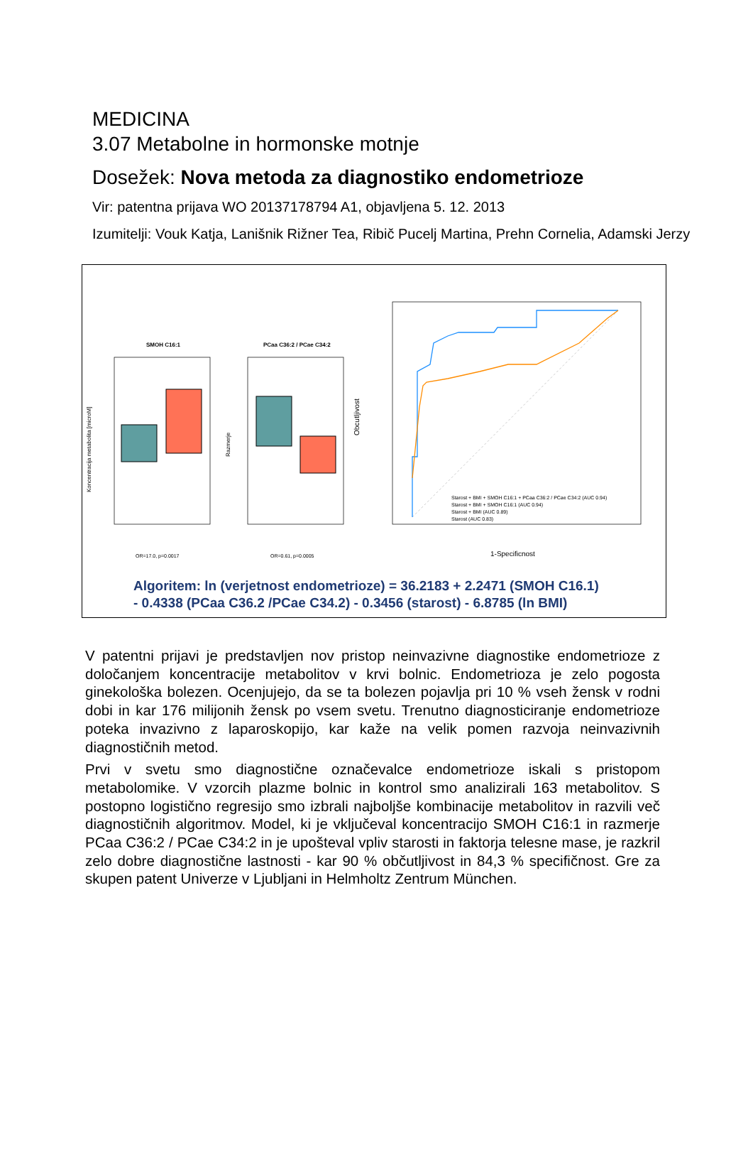MEDICINA
3.07 Metabolne in hormonske motnje
Dosežek: Nova metoda za diagnostiko endometrioze
Vir: patentna prijava WO 20137178794 A1, objavljena 5. 12. 2013
Izumitelji: Vouk Katja, Lanišnik Rižner Tea, Ribič Pucelj Martina, Prehn Cornelia, Adamski Jerzy
SMOH C16:1
Koncentracija metabolita [microM]
OR=17.0, p=0.0017
PCaa C36:2 / PCae C34:2
Razmerje
OR=0.61, p=0.0005
Obcutljivost
1-Specificnost
Starost + BMI + SMOH C16:1 + PCaa C36:2 / PCae C34:2 (AUC 0.94)
Starost + BMI + SMOH C16:1 (AUC 0.94)
Starost + BMI (AUC 0.89)
Starost (AUC 0.83)
Algoritem: ln (verjetnost endometrioze) = 36.2183 + 2.2471 (SMOH C16.1)
- 0.4338 (PCaa C36.2 /PCae C34.2) - 0.3456 (starost) - 6.8785 (ln BMI)
V patentni prijavi je predstavljen nov pristop neinvazivne diagnostike endometrioze z določanjem koncentracije metabolitov v krvi bolnic. Endometrioza je zelo pogosta ginekološka bolezen. Ocenjujejo, da se ta bolezen pojavlja pri 10 % vseh žensk v rodni dobi in kar 176 milijonih žensk po vsem svetu. Trenutno diagnosticiranje endometrioze poteka invazivno z laparoskopijo, kar kaže na velik pomen razvoja neinvazivnih diagnostičnih metod.
Prvi v svetu smo diagnostične označevalce endometrioze iskali s pristopom metabolomike. V vzorcih plazme bolnic in kontrol smo analizirali 163 metabolitov. S postopno logistično regresijo smo izbrali najboljše kombinacije metabolitov in razvili več diagnostičnih algoritmov. Model, ki je vključeval koncentracijo SMOH C16:1 in razmerje PCaa C36:2 / PCae C34:2 in je upošteval vpliv starosti in faktorja telesne mase, je razkril zelo dobre diagnostične lastnosti - kar 90 % občutljivost in 84,3 % specifičnost. Gre za skupen patent Univerze v Ljubljani in Helmholtz Zentrum München.